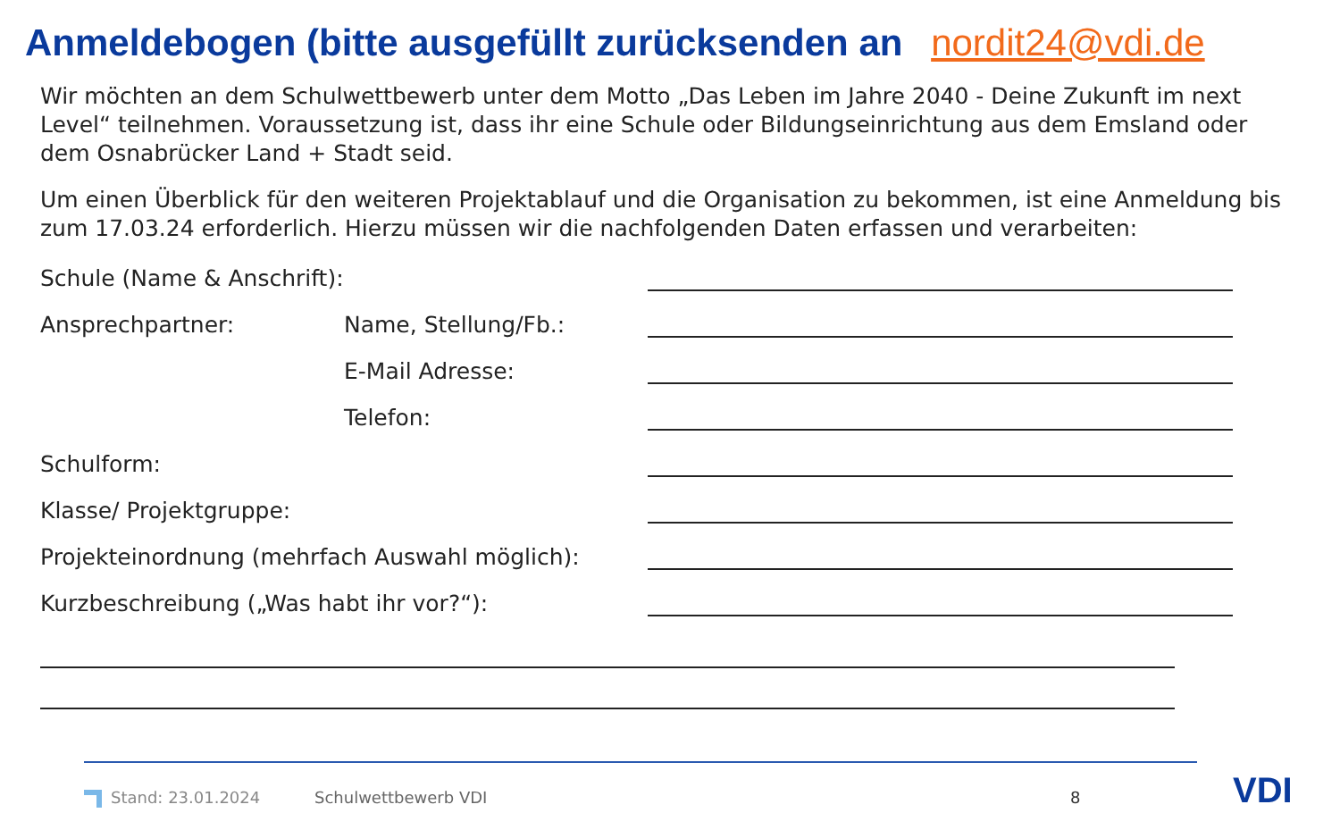Anmeldebogen (bitte ausgefüllt zurücksenden an nordit24@vdi.de
Wir möchten an dem Schulwettbewerb unter dem Motto „Das Leben im Jahre 2040 - Deine Zukunft im next Level“ teilnehmen. Voraussetzung ist, dass ihr eine Schule oder Bildungseinrichtung aus dem Emsland oder dem Osnabrücker Land + Stadt seid.
Um einen Überblick für den weiteren Projektablauf und die Organisation zu bekommen, ist eine Anmeldung bis zum 17.03.24 erforderlich. Hierzu müssen wir die nachfolgenden Daten erfassen und verarbeiten:
Schule (Name & Anschrift):
Ansprechpartner: Name, Stellung/Fb.:
E-Mail Adresse:
Telefon:
Schulform:
Klasse/ Projektgruppe:
Projekteinordnung (mehrfach Auswahl möglich):
Kurzbeschreibung („Was habt ihr vor?“):
Stand: 23.01.2024 Schulwettbewerb VDI 8 VDI